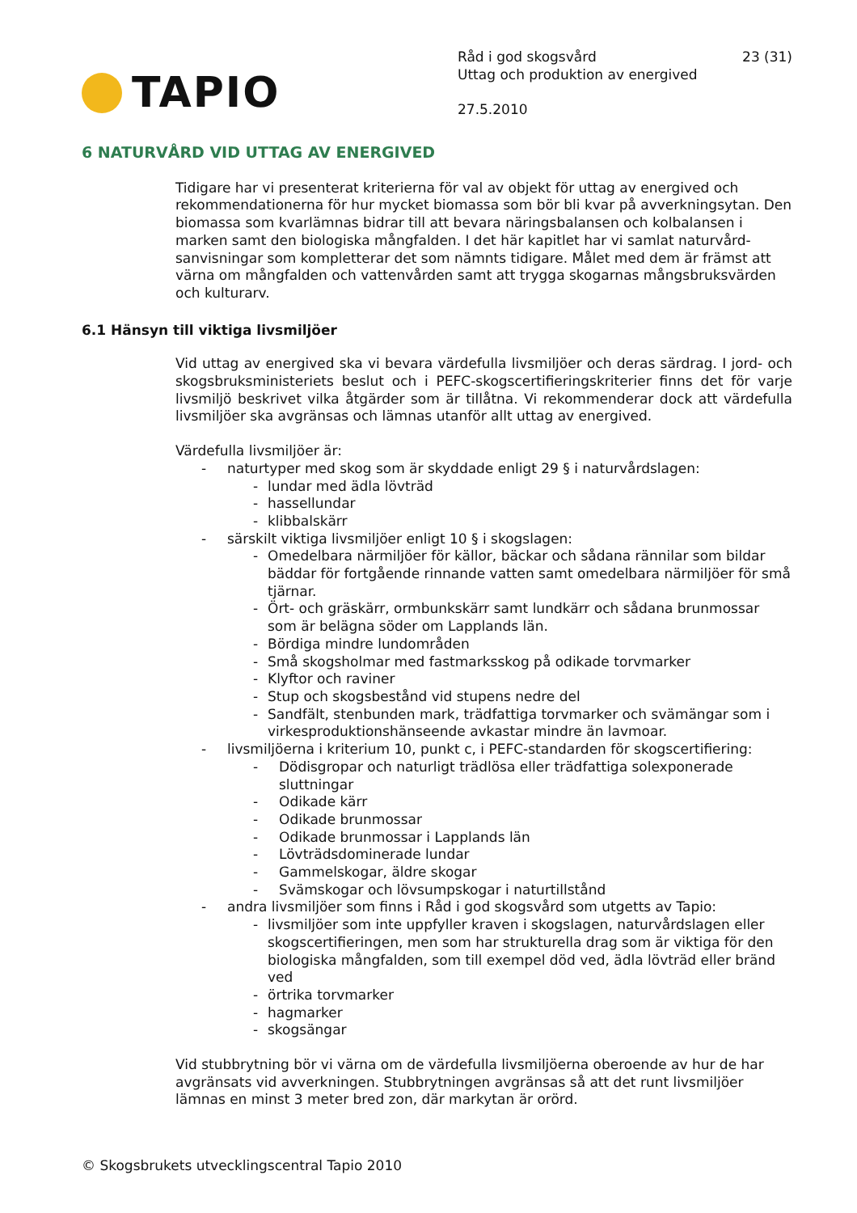TAPIO
Råd i god skogsvård
Uttag och produktion av energived
27.5.2010
23 (31)
6 NATURVÅRD VID UTTAG AV ENERGIVED
Tidigare har vi presenterat kriterierna för val av objekt för uttag av energived och rekommendationerna för hur mycket biomassa som bör bli kvar på avverkningsytan. Den biomassa som kvarlämnas bidrar till att bevara näringsbalansen och kolbalansen i marken samt den biologiska mångfalden. I det här kapitlet har vi samlat naturvård­sanvisningar som kompletterar det som nämnts tidigare. Målet med dem är främst att värna om mångfalden och vattenvården samt att trygga skogarnas mångsbruks­värden och kulturarv.
6.1 Hänsyn till viktiga livsmiljöer
Vid uttag av energived ska vi bevara värdefulla livsmiljöer och deras särdrag. I jord- och skogsbruksministeriets beslut och i PEFC-skogscertifieringskriterier finns det för varje livsmiljö beskrivet vilka åtgärder som är tillåtna. Vi rekommenderar dock att värdefulla livsmiljöer ska avgränsas och lämnas utanför allt uttag av energived.
Värdefulla livsmiljöer är:
- naturtyper med skog som är skyddade enligt 29 § i naturvårdslagen:
- lundar med ädla lövträd
- hassellundar
- klibbalskärr
- särskilt viktiga livsmiljöer enligt 10 § i skogslagen:
- Omedelbara närmiljöer för källor, bäckar och sådana rännilar som bildar bäddar för fortgående rinnande vatten samt omedelbara närmiljöer för små tjärnar.
- Ört- och gräskärr, ormbunkskärr samt lundkärr och sådana brunmossar som är belägna söder om Lapplands län.
- Bördiga mindre lundområden
- Små skogsholmar med fastmarksskog på odikade torvmarker
- Klyftor och raviner
- Stup och skogsbestånd vid stupens nedre del
- Sandfält, stenbunden mark, trädfattiga torvmarker och svämängar som i virkesproduktionshänseende avkastar mindre än lavmoar.
- livsmiljöerna i kriterium 10, punkt c, i PEFC-standarden för skogscertifiering:
- Dödisgropar och naturligt trädlösa eller trädfattiga solexponerade sluttningar
- Odikade kärr
- Odikade brunmossar
- Odikade brunmossar i Lapplands län
- Lövträdsdominerade lundar
- Gammelskogar, äldre skogar
- Svämskogar och lövsumpskogar i naturtillstånd
- andra livsmiljöer som finns i Råd i god skogsvård som utgetts av Tapio:
- livsmiljöer som inte uppfyller kraven i skogslagen, naturvårdslagen eller skogscertifieringen, men som har strukturella drag som är viktiga för den biologiska mångfalden, som till exempel död ved, ädla lövträd eller bränd ved
- örtrika torvmarker
- hagmarker
- skogsängar
Vid stubbrytning bör vi värna om de värdefulla livsmiljöerna oberoende av hur de har avgränsats vid avverkningen. Stubbrytningen avgränsas så att det runt livsmil­jöer lämnas en minst 3 meter bred zon, där markytan är orörd.
© Skogsbrukets utvecklingscentral Tapio 2010